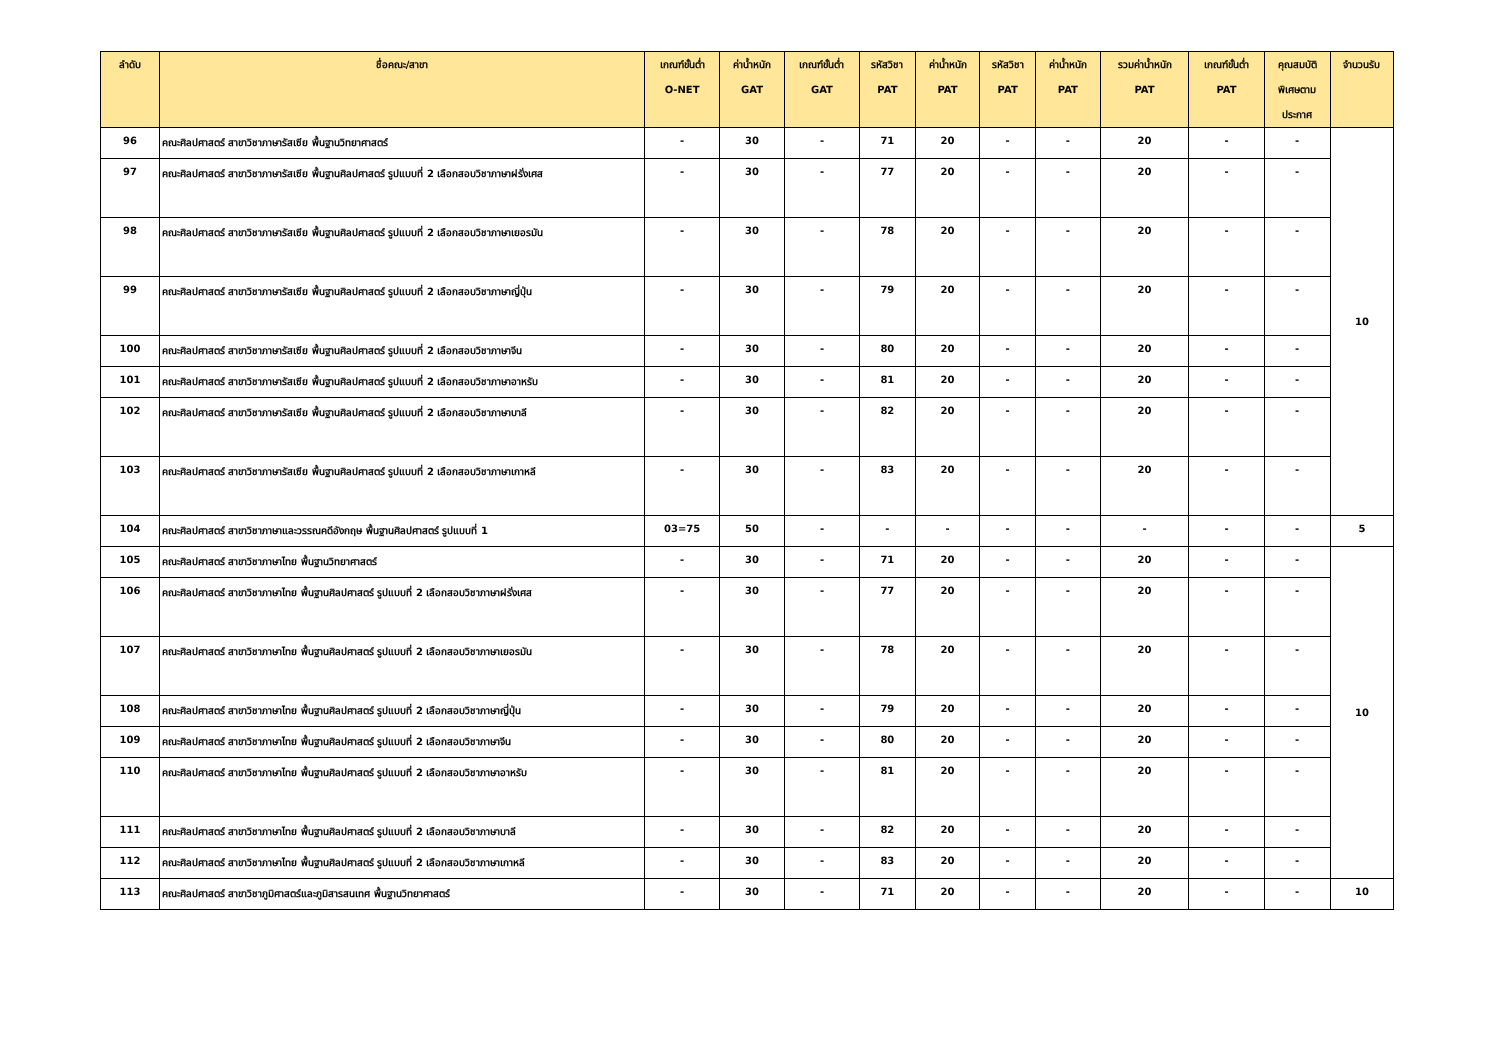| ลำดับ | ชื่อคณะ/สาขา | เกณฑ์ขั้นต่ำ O-NET | ค่าน้ำหนัก GAT | เกณฑ์ขั้นต่ำ GAT | รหัสวิชา PAT | ค่าน้ำหนัก PAT | รหัสวิชา PAT | ค่าน้ำหนัก PAT | รวมค่าน้ำหนัก PAT | เกณฑ์ขั้นต่ำ PAT | คุณสมบัติ พิเศษตาม ประกาศ | จำนวนรับ |
| --- | --- | --- | --- | --- | --- | --- | --- | --- | --- | --- | --- | --- |
| 96 | คณะศิลปศาสตร์ สาขาวิชาภาษารัสเซีย พื้นฐานวิทยาศาสตร์ | - | 30 | - | 71 | 20 | - | - | 20 | - | - | 10 |
| 97 | คณะศิลปศาสตร์ สาขาวิชาภาษารัสเซีย พื้นฐานศิลปศาสตร์ รูปแบบที่ 2 เลือกสอบวิชาภาษาฝรั่งเศส | - | 30 | - | 77 | 20 | - | - | 20 | - | - | |
| 98 | คณะศิลปศาสตร์ สาขาวิชาภาษารัสเซีย พื้นฐานศิลปศาสตร์ รูปแบบที่ 2 เลือกสอบวิชาภาษาเยอรมัน | - | 30 | - | 78 | 20 | - | - | 20 | - | - | |
| 99 | คณะศิลปศาสตร์ สาขาวิชาภาษารัสเซีย พื้นฐานศิลปศาสตร์ รูปแบบที่ 2 เลือกสอบวิชาภาษาญี่ปุ่น | - | 30 | - | 79 | 20 | - | - | 20 | - | - | |
| 100 | คณะศิลปศาสตร์ สาขาวิชาภาษารัสเซีย พื้นฐานศิลปศาสตร์ รูปแบบที่ 2 เลือกสอบวิชาภาษาจีน | - | 30 | - | 80 | 20 | - | - | 20 | - | - | |
| 101 | คณะศิลปศาสตร์ สาขาวิชาภาษารัสเซีย พื้นฐานศิลปศาสตร์ รูปแบบที่ 2 เลือกสอบวิชาภาษาอาหรับ | - | 30 | - | 81 | 20 | - | - | 20 | - | - | |
| 102 | คณะศิลปศาสตร์ สาขาวิชาภาษารัสเซีย พื้นฐานศิลปศาสตร์ รูปแบบที่ 2 เลือกสอบวิชาภาษาบาลี | - | 30 | - | 82 | 20 | - | - | 20 | - | - | |
| 103 | คณะศิลปศาสตร์ สาขาวิชาภาษารัสเซีย พื้นฐานศิลปศาสตร์ รูปแบบที่ 2 เลือกสอบวิชาภาษาเกาหลี | - | 30 | - | 83 | 20 | - | - | 20 | - | - | |
| 104 | คณะศิลปศาสตร์ สาขาวิชาภาษาและวรรณคดีอังกฤษ พื้นฐานศิลปศาสตร์ รูปแบบที่ 1 | 03=75 | 50 | - | - | - | - | - | - | - | - | 5 |
| 105 | คณะศิลปศาสตร์ สาขาวิชาภาษาไทย พื้นฐานวิทยาศาสตร์ | - | 30 | - | 71 | 20 | - | - | 20 | - | - | 10 |
| 106 | คณะศิลปศาสตร์ สาขาวิชาภาษาไทย พื้นฐานศิลปศาสตร์ รูปแบบที่ 2 เลือกสอบวิชาภาษาฝรั่งเศส | - | 30 | - | 77 | 20 | - | - | 20 | - | - | |
| 107 | คณะศิลปศาสตร์ สาขาวิชาภาษาไทย พื้นฐานศิลปศาสตร์ รูปแบบที่ 2 เลือกสอบวิชาภาษาเยอรมัน | - | 30 | - | 78 | 20 | - | - | 20 | - | - | |
| 108 | คณะศิลปศาสตร์ สาขาวิชาภาษาไทย พื้นฐานศิลปศาสตร์ รูปแบบที่ 2 เลือกสอบวิชาภาษาญี่ปุ่น | - | 30 | - | 79 | 20 | - | - | 20 | - | - | |
| 109 | คณะศิลปศาสตร์ สาขาวิชาภาษาไทย พื้นฐานศิลปศาสตร์ รูปแบบที่ 2 เลือกสอบวิชาภาษาจีน | - | 30 | - | 80 | 20 | - | - | 20 | - | - | |
| 110 | คณะศิลปศาสตร์ สาขาวิชาภาษาไทย พื้นฐานศิลปศาสตร์ รูปแบบที่ 2 เลือกสอบวิชาภาษาอาหรับ | - | 30 | - | 81 | 20 | - | - | 20 | - | - | |
| 111 | คณะศิลปศาสตร์ สาขาวิชาภาษาไทย พื้นฐานศิลปศาสตร์ รูปแบบที่ 2 เลือกสอบวิชาภาษาบาลี | - | 30 | - | 82 | 20 | - | - | 20 | - | - | |
| 112 | คณะศิลปศาสตร์ สาขาวิชาภาษาไทย พื้นฐานศิลปศาสตร์ รูปแบบที่ 2 เลือกสอบวิชาภาษาเกาหลี | - | 30 | - | 83 | 20 | - | - | 20 | - | - | |
| 113 | คณะศิลปศาสตร์ สาขาวิชาภูมิศาสตร์และภูมิสารสนเทศ พื้นฐานวิทยาศาสตร์ | - | 30 | - | 71 | 20 | - | - | 20 | - | - | 10 |